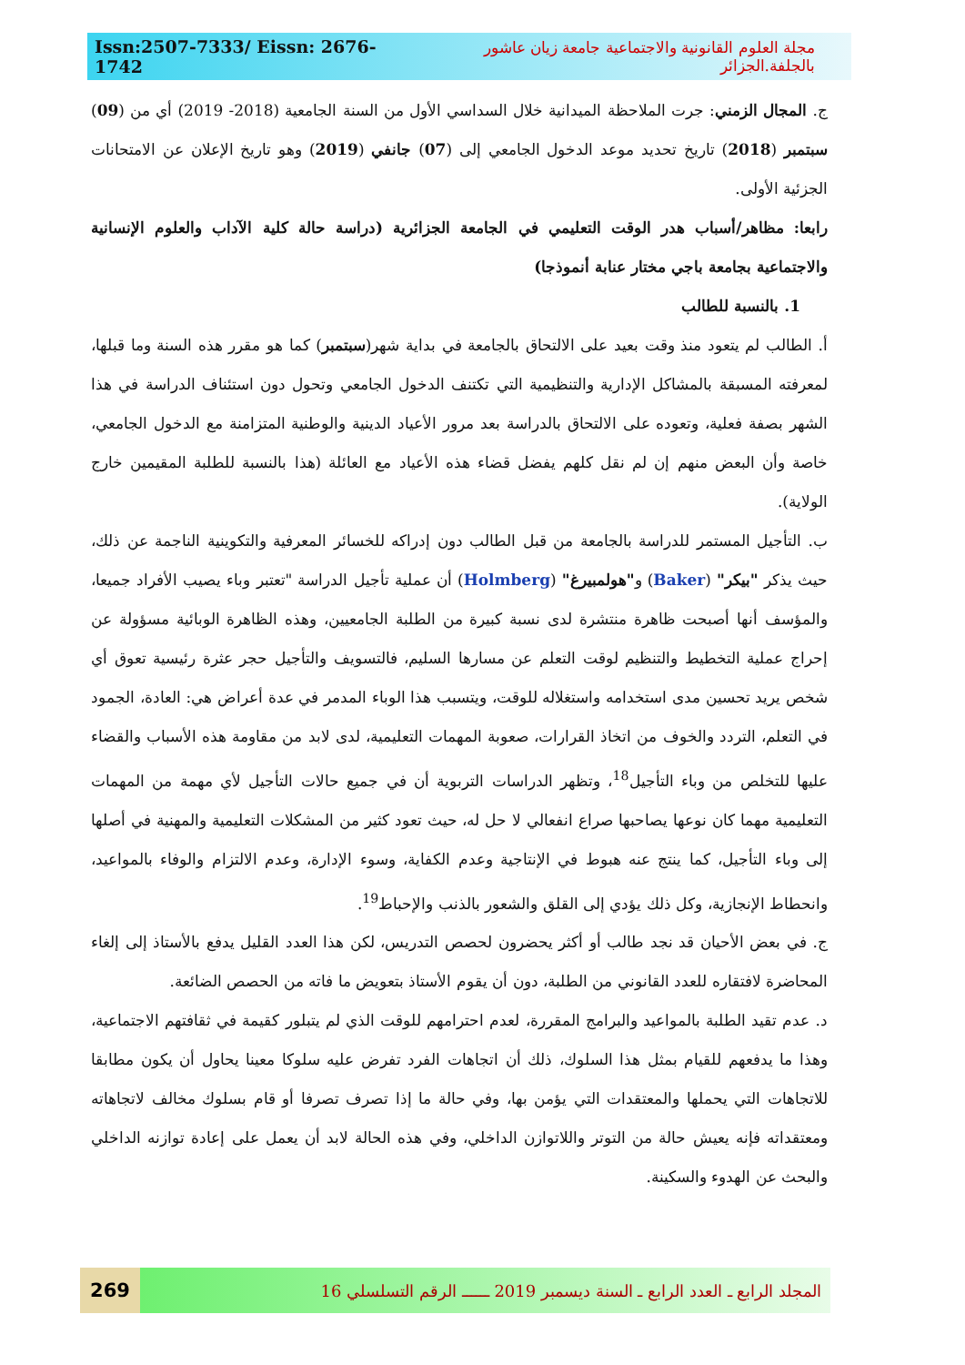Issn:2507-7333/ Eissn: 2676-1742 مجلة العلوم القانونية والاجتماعية جامعة زيان عاشور بالجلفة.الجزائر
ج. المجال الزمني: جرت الملاحظة الميدانية خلال السداسي الأول من السنة الجامعية (2018- 2019) أي من (09) سبتمبر (2018) تاريخ تحديد موعد الدخول الجامعي إلى (07) جانفي (2019) وهو تاريخ الإعلان عن الامتحانات الجزئية الأولى.
رابعا: مظاهر/أسباب هدر الوقت التعليمي في الجامعة الجزائرية (دراسة حالة كلية الآداب والعلوم الإنسانية والاجتماعية بجامعة باجي مختار عنابة أنموذجا)
1. بالنسبة للطالب
أ. الطالب لم يتعود منذ وقت بعيد على الالتحاق بالجامعة في بداية شهر(سبتمبر) كما هو مقرر هذه السنة وما قبلها، لمعرفته المسبقة بالمشاكل الإدارية والتنظيمية التي تكتنف الدخول الجامعي وتحول دون استئناف الدراسة في هذا الشهر بصفة فعلية، وتعوده على الالتحاق بالدراسة بعد مرور الأعياد الدينية والوطنية المتزامنة مع الدخول الجامعي، خاصة وأن البعض منهم إن لم نقل كلهم يفضل قضاء هذه الأعياد مع العائلة (هذا بالنسبة للطلبة المقيمين خارج الولاية).
ب. التأجيل المستمر للدراسة بالجامعة من قبل الطالب دون إدراكه للخسائر المعرفية والتكوينية الناجمة عن ذلك، حيث يذكر "بيكر" (Baker) و"هولمبيرغ" (Holmberg) أن عملية تأجيل الدراسة "تعتبر وباء يصيب الأفراد جميعا، والمؤسف أنها أصبحت ظاهرة منتشرة لدى نسبة كبيرة من الطلبة الجامعيين، وهذه الظاهرة الوبائية مسؤولة عن إحراج عملية التخطيط والتنظيم لوقت التعلم عن مسارها السليم، فالتسويف والتأجيل حجر عثرة رئيسية تعوق أي شخص يريد تحسين مدى استخدامه واستغلاله للوقت، ويتسبب هذا الوباء المدمر في عدة أعراض هي: العادة، الجمود في التعلم، التردد والخوف من اتخاذ القرارات، صعوبة المهمات التعليمية، لدى لابد من مقاومة هذه الأسباب والقضاء عليها للتخلص من وباء التأجيل<sup>18</sup>، وتظهر الدراسات التربوية أن في جميع حالات التأجيل لأي مهمة من المهمات التعليمية مهما كان نوعها يصاحبها صراع انفعالي لا حل له، حيث تعود كثير من المشكلات التعليمية والمهنية في أصلها إلى وباء التأجيل، كما ينتج عنه هبوط في الإنتاجية وعدم الكفاية، وسوء الإدارة، وعدم الالتزام والوفاء بالمواعيد، وانحطاط الإنجازية، وكل ذلك يؤدي إلى القلق والشعور بالذنب والإحباط<sup>19</sup>.
ج. في بعض الأحيان قد نجد طالب أو أكثر يحضرون لحصص التدريس، لكن هذا العدد القليل يدفع بالأستاذ إلى إلغاء المحاضرة لافتقاره للعدد القانوني من الطلبة، دون أن يقوم الأستاذ بتعويض ما فاته من الحصص الضائعة.
د. عدم تقيد الطلبة بالمواعيد والبرامج المقررة، لعدم احترامهم للوقت الذي لم يتبلور كقيمة في ثقافتهم الاجتماعية، وهذا ما يدفعهم للقيام بمثل هذا السلوك، ذلك أن اتجاهات الفرد تفرض عليه سلوكا معينا يحاول أن يكون مطابقا للاتجاهات التي يحملها والمعتقدات التي يؤمن بها، وفي حالة ما إذا تصرف تصرفا أو قام بسلوك مخالف لاتجاهاته ومعتقداته فإنه يعيش حالة من التوتر واللاتوازن الداخلي، وفي هذه الحالة لابد أن يعمل على إعادة توازنه الداخلي والبحث عن الهدوء والسكينة.
269
المجلد الرابع ـ العدد الرابع ـ السنة ديسمبر 2019 ــــــ الرقم التسلسلي 16